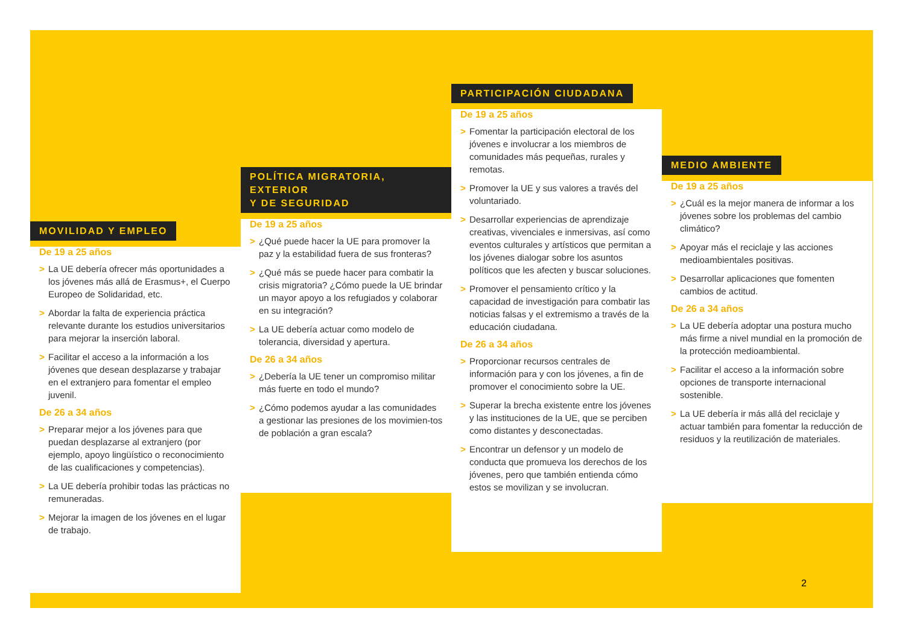MOVILIDAD Y EMPLEO
De 19 a 25 años
> La UE debería ofrecer más oportunidades a los jóvenes más allá de Erasmus+, el Cuerpo Europeo de Solidaridad, etc.
> Abordar la falta de experiencia práctica relevante durante los estudios universitarios para mejorar la inserción laboral.
> Facilitar el acceso a la información a los jóvenes que desean desplazarse y trabajar en el extranjero para fomentar el empleo juvenil.
De 26 a 34 años
> Preparar mejor a los jóvenes para que puedan desplazarse al extranjero (por ejemplo, apoyo lingüístico o reconocimiento de las cualificaciones y competencias).
> La UE debería prohibir todas las prácticas no remuneradas.
> Mejorar la imagen de los jóvenes en el lugar de trabajo.
POLÍTICA MIGRATORIA, EXTERIOR
Y DE SEGURIDAD
De 19 a 25 años
> ¿Qué puede hacer la UE para promover la paz y la estabilidad fuera de sus fronteras?
> ¿Qué más se puede hacer para combatir la crisis migratoria? ¿Cómo puede la UE brindar un mayor apoyo a los refugiados y colaborar en su integración?
> La UE debería actuar como modelo de tolerancia, diversidad y apertura.
De 26 a 34 años
> ¿Debería la UE tener un compromiso militar más fuerte en todo el mundo?
> ¿Cómo podemos ayudar a las comunidades a gestionar las presiones de los movimien-tos de población a gran escala?
PARTICIPACIÓN CIUDADANA
De 19 a 25 años
> Fomentar la participación electoral de los jóvenes e involucrar a los miembros de comunidades más pequeñas, rurales y remotas.
> Promover la UE y sus valores a través del voluntariado.
> Desarrollar experiencias de aprendizaje creativas, vivenciales e inmersivas, así como eventos culturales y artísticos que permitan a los jóvenes dialogar sobre los asuntos políticos que les afecten y buscar soluciones.
> Promover el pensamiento crítico y la capacidad de investigación para combatir las noticias falsas y el extremismo a través de la educación ciudadana.
De 26 a 34 años
> Proporcionar recursos centrales de información para y con los jóvenes, a fin de promover el conocimiento sobre la UE.
> Superar la brecha existente entre los jóvenes y las instituciones de la UE, que se perciben como distantes y desconectadas.
> Encontrar un defensor y un modelo de conducta que promueva los derechos de los jóvenes, pero que también entienda cómo estos se movilizan y se involucran.
MEDIO AMBIENTE
De 19 a 25 años
> ¿Cuál es la mejor manera de informar a los jóvenes sobre los problemas del cambio climático?
> Apoyar más el reciclaje y las acciones medioambientales positivas.
> Desarrollar aplicaciones que fomenten cambios de actitud.
De 26 a 34 años
> La UE debería adoptar una postura mucho más firme a nivel mundial en la promoción de la protección medioambiental.
> Facilitar el acceso a la información sobre opciones de transporte internacional sostenible.
> La UE debería ir más allá del reciclaje y actuar también para fomentar la reducción de residuos y la reutilización de materiales.
2